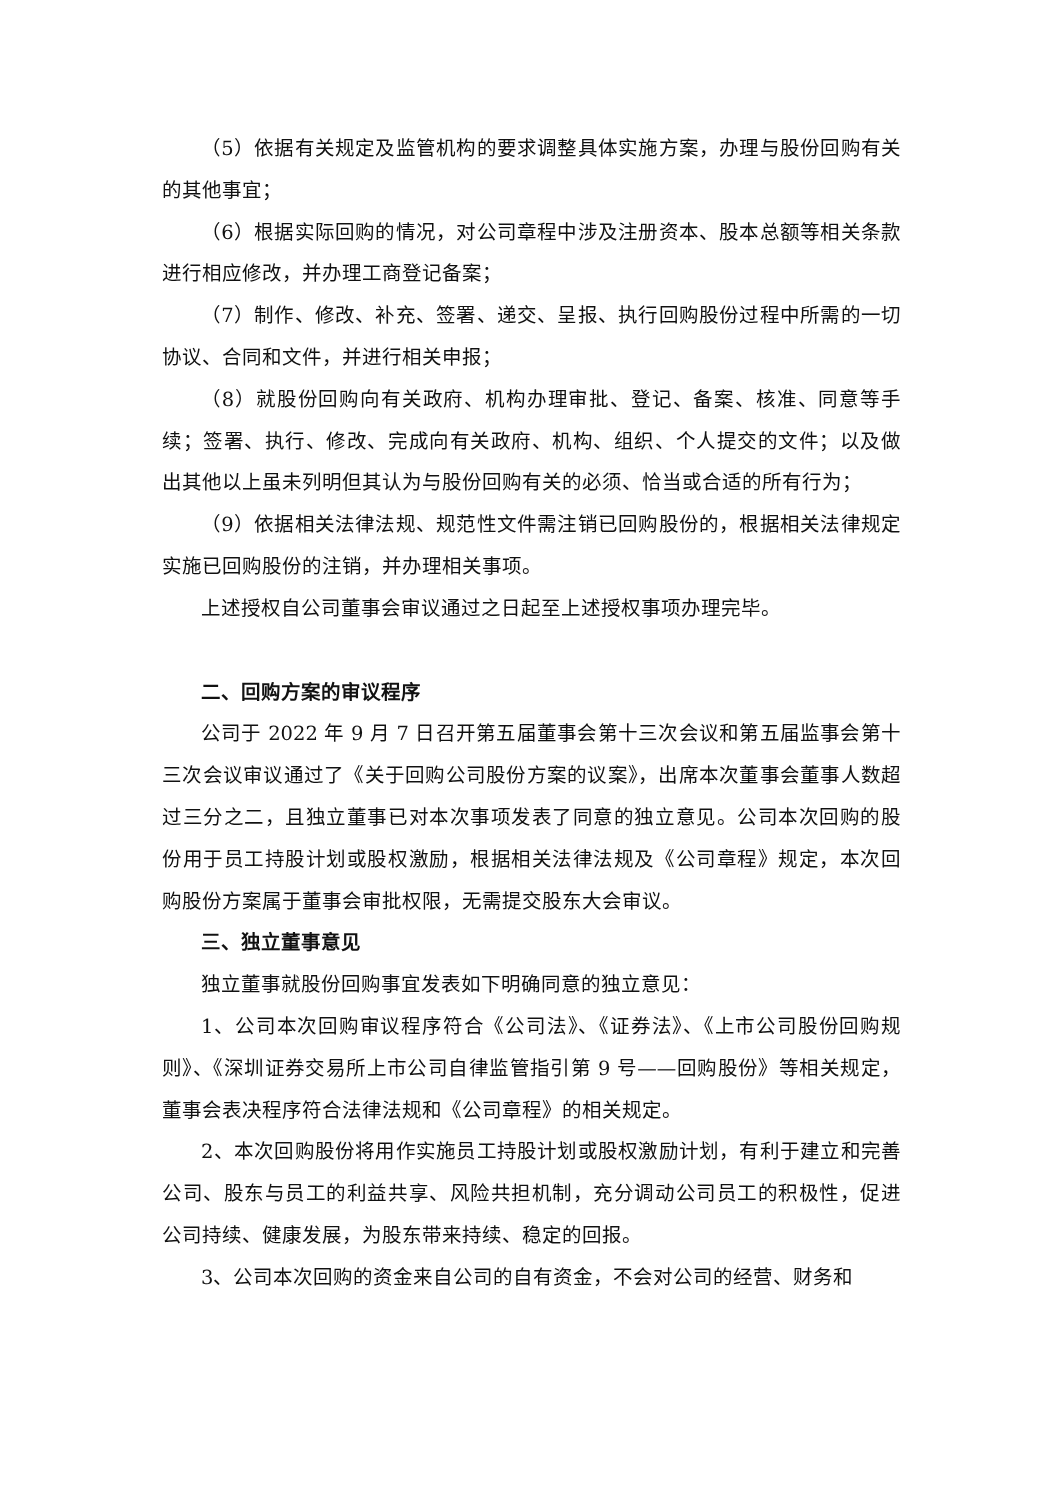（5）依据有关规定及监管机构的要求调整具体实施方案，办理与股份回购有关的其他事宜；
（6）根据实际回购的情况，对公司章程中涉及注册资本、股本总额等相关条款进行相应修改，并办理工商登记备案；
（7）制作、修改、补充、签署、递交、呈报、执行回购股份过程中所需的一切协议、合同和文件，并进行相关申报；
（8）就股份回购向有关政府、机构办理审批、登记、备案、核准、同意等手续；签署、执行、修改、完成向有关政府、机构、组织、个人提交的文件；以及做出其他以上虽未列明但其认为与股份回购有关的必须、恰当或合适的所有行为；
（9）依据相关法律法规、规范性文件需注销已回购股份的，根据相关法律规定实施已回购股份的注销，并办理相关事项。
上述授权自公司董事会审议通过之日起至上述授权事项办理完毕。
二、回购方案的审议程序
公司于 2022 年 9 月 7 日召开第五届董事会第十三次会议和第五届监事会第十三次会议审议通过了《关于回购公司股份方案的议案》，出席本次董事会董事人数超过三分之二，且独立董事已对本次事项发表了同意的独立意见。公司本次回购的股份用于员工持股计划或股权激励，根据相关法律法规及《公司章程》规定，本次回购股份方案属于董事会审批权限，无需提交股东大会审议。
三、独立董事意见
独立董事就股份回购事宜发表如下明确同意的独立意见：
1、公司本次回购审议程序符合《公司法》、《证券法》、《上市公司股份回购规则》、《深圳证券交易所上市公司自律监管指引第 9 号——回购股份》等相关规定，董事会表决程序符合法律法规和《公司章程》的相关规定。
2、本次回购股份将用作实施员工持股计划或股权激励计划，有利于建立和完善公司、股东与员工的利益共享、风险共担机制，充分调动公司员工的积极性，促进公司持续、健康发展，为股东带来持续、稳定的回报。
3、公司本次回购的资金来自公司的自有资金，不会对公司的经营、财务和